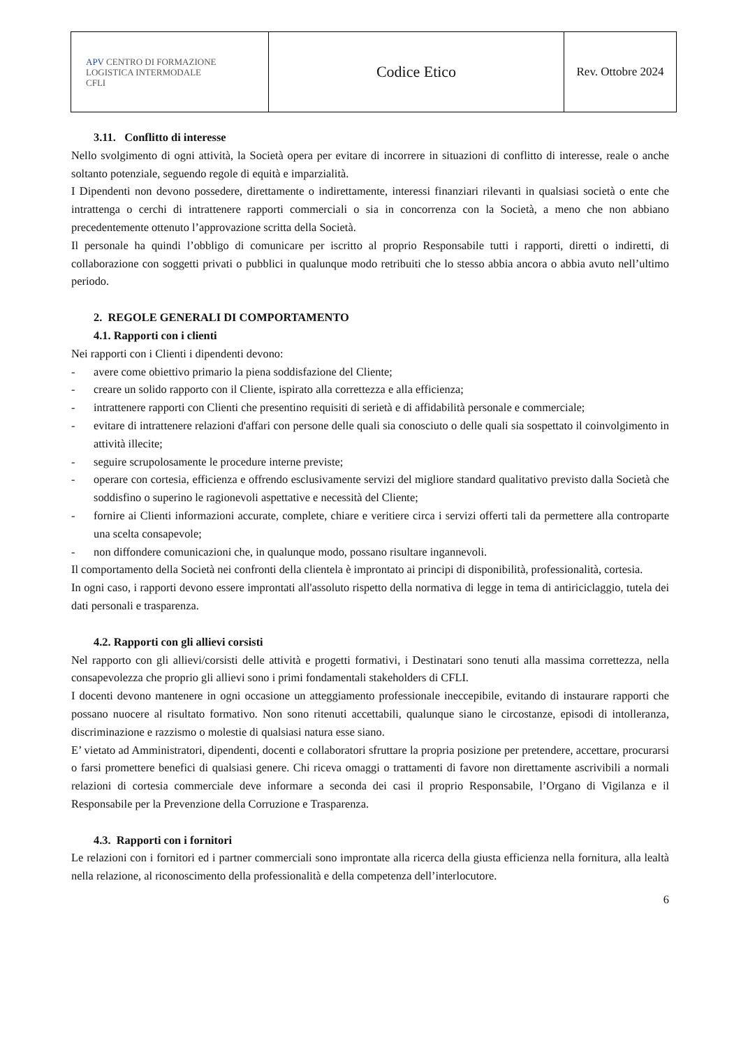| APV CENTRO DI FORMAZIONE LOGISTICA INTERMODALE CFLI | Codice Etico | Rev. Ottobre 2024 |
3.11. Conflitto di interesse
Nello svolgimento di ogni attività, la Società opera per evitare di incorrere in situazioni di conflitto di interesse, reale o anche soltanto potenziale, seguendo regole di equità e imparzialità.
I Dipendenti non devono possedere, direttamente o indirettamente, interessi finanziari rilevanti in qualsiasi società o ente che intrattenga o cerchi di intrattenere rapporti commerciali o sia in concorrenza con la Società, a meno che non abbiano precedentemente ottenuto l’approvazione scritta della Società.
Il personale ha quindi l’obbligo di comunicare per iscritto al proprio Responsabile tutti i rapporti, diretti o indiretti, di collaborazione con soggetti privati o pubblici in qualunque modo retribuiti che lo stesso abbia ancora o abbia avuto nell’ultimo periodo.
2. REGOLE GENERALI DI COMPORTAMENTO
4.1. Rapporti con i clienti
Nei rapporti con i Clienti i dipendenti devono:
- avere come obiettivo primario la piena soddisfazione del Cliente;
- creare un solido rapporto con il Cliente, ispirato alla correttezza e alla efficienza;
- intrattenere rapporti con Clienti che presentino requisiti di serietà e di affidabilità personale e commerciale;
- evitare di intrattenere relazioni d'affari con persone delle quali sia conosciuto o delle quali sia sospettato il coinvolgimento in attività illecite;
- seguire scrupolosamente le procedure interne previste;
- operare con cortesia, efficienza e offrendo esclusivamente servizi del migliore standard qualitativo previsto dalla Società che soddisfino o superino le ragionevoli aspettative e necessità del Cliente;
- fornire ai Clienti informazioni accurate, complete, chiare e veritiere circa i servizi offerti tali da permettere alla controparte una scelta consapevole;
- non diffondere comunicazioni che, in qualunque modo, possano risultare ingannevoli.
Il comportamento della Società nei confronti della clientela è improntato ai principi di disponibilità, professionalità, cortesia.
In ogni caso, i rapporti devono essere improntati all'assoluto rispetto della normativa di legge in tema di antiriciclaggio, tutela dei dati personali e trasparenza.
4.2. Rapporti con gli allievi corsisti
Nel rapporto con gli allievi/corsisti delle attività e progetti formativi, i Destinatari sono tenuti alla massima correttezza, nella consapevolezza che proprio gli allievi sono i primi fondamentali stakeholders di CFLI.
I docenti devono mantenere in ogni occasione un atteggiamento professionale ineccepibile, evitando di instaurare rapporti che possano nuocere al risultato formativo. Non sono ritenuti accettabili, qualunque siano le circostanze, episodi di intolleranza, discriminazione e razzismo o molestie di qualsiasi natura esse siano.
E’ vietato ad Amministratori, dipendenti, docenti e collaboratori sfruttare la propria posizione per pretendere, accettare, procurarsi o farsi promettere benefici di qualsiasi genere. Chi riceva omaggi o trattamenti di favore non direttamente ascrivibili a normali relazioni di cortesia commerciale deve informare a seconda dei casi il proprio Responsabile, l’Organo di Vigilanza e il Responsabile per la Prevenzione della Corruzione e Trasparenza.
4.3. Rapporti con i fornitori
Le relazioni con i fornitori ed i partner commerciali sono improntate alla ricerca della giusta efficienza nella fornitura, alla lealtà nella relazione, al riconoscimento della professionalità e della competenza dell’interlocutore.
6